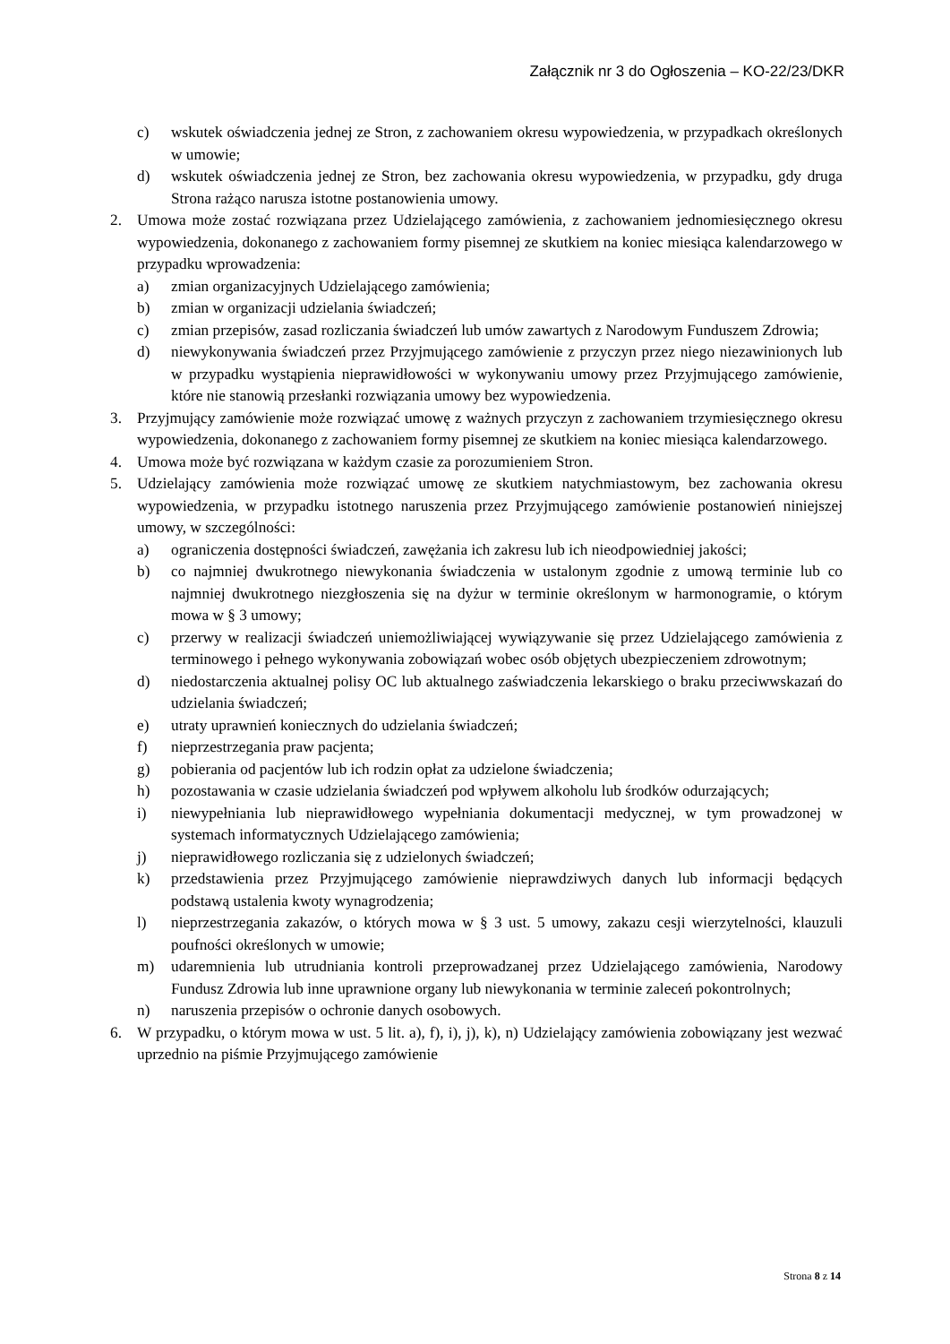Załącznik nr 3 do Ogłoszenia – KO-22/23/DKR
c) wskutek oświadczenia jednej ze Stron, z zachowaniem okresu wypowiedzenia, w przypadkach określonych w umowie;
d) wskutek oświadczenia jednej ze Stron, bez zachowania okresu wypowiedzenia, w przypadku, gdy druga Strona rażąco narusza istotne postanowienia umowy.
2. Umowa może zostać rozwiązana przez Udzielającego zamówienia, z zachowaniem jednomiesięcznego okresu wypowiedzenia, dokonanego z zachowaniem formy pisemnej ze skutkiem na koniec miesiąca kalendarzowego w przypadku wprowadzenia:
a) zmian organizacyjnych Udzielającego zamówienia;
b) zmian w organizacji udzielania świadczeń;
c) zmian przepisów, zasad rozliczania świadczeń lub umów zawartych z Narodowym Funduszem Zdrowia;
d) niewykonywania świadczeń przez Przyjmującego zamówienie z przyczyn przez niego niezawinionych lub w przypadku wystąpienia nieprawidłowości w wykonywaniu umowy przez Przyjmującego zamówienie, które nie stanowią przesłanki rozwiązania umowy bez wypowiedzenia.
3. Przyjmujący zamówienie może rozwiązać umowę z ważnych przyczyn z zachowaniem trzymiesięcznego okresu wypowiedzenia, dokonanego z zachowaniem formy pisemnej ze skutkiem na koniec miesiąca kalendarzowego.
4. Umowa może być rozwiązana w każdym czasie za porozumieniem Stron.
5. Udzielający zamówienia może rozwiązać umowę ze skutkiem natychmiastowym, bez zachowania okresu wypowiedzenia, w przypadku istotnego naruszenia przez Przyjmującego zamówienie postanowień niniejszej umowy, w szczególności:
a) ograniczenia dostępności świadczeń, zawężania ich zakresu lub ich nieodpowiedniej jakości;
b) co najmniej dwukrotnego niewykonania świadczenia w ustalonym zgodnie z umową terminie lub co najmniej dwukrotnego niezgłoszenia się na dyżur w terminie określonym w harmonogramie, o którym mowa w § 3 umowy;
c) przerwy w realizacji świadczeń uniemożliwiającej wywiązywanie się przez Udzielającego zamówienia z terminowego i pełnego wykonywania zobowiązań wobec osób objętych ubezpieczeniem zdrowotnym;
d) niedostarczenia aktualnej polisy OC lub aktualnego zaświadczenia lekarskiego o braku przeciwwskazań do udzielania świadczeń;
e) utraty uprawnień koniecznych do udzielania świadczeń;
f) nieprzestrzegania praw pacjenta;
g) pobierania od pacjentów lub ich rodzin opłat za udzielone świadczenia;
h) pozostawania w czasie udzielania świadczeń pod wpływem alkoholu lub środków odurzających;
i) niewypełniania lub nieprawidłowego wypełniania dokumentacji medycznej, w tym prowadzonej w systemach informatycznych Udzielającego zamówienia;
j) nieprawidłowego rozliczania się z udzielonych świadczeń;
k) przedstawienia przez Przyjmującego zamówienie nieprawdziwych danych lub informacji będących podstawą ustalenia kwoty wynagrodzenia;
l) nieprzestrzegania zakazów, o których mowa w § 3 ust. 5 umowy, zakazu cesji wierzytelności, klauzuli poufności określonych w umowie;
m) udaremnienia lub utrudniania kontroli przeprowadzanej przez Udzielającego zamówienia, Narodowy Fundusz Zdrowia lub inne uprawnione organy lub niewykonania w terminie zaleceń pokontrolnych;
n) naruszenia przepisów o ochronie danych osobowych.
6. W przypadku, o którym mowa w ust. 5 lit. a), f), i), j), k), n) Udzielający zamówienia zobowiązany jest wezwać uprzednio na piśmie Przyjmującego zamówienie
Strona 8 z 14